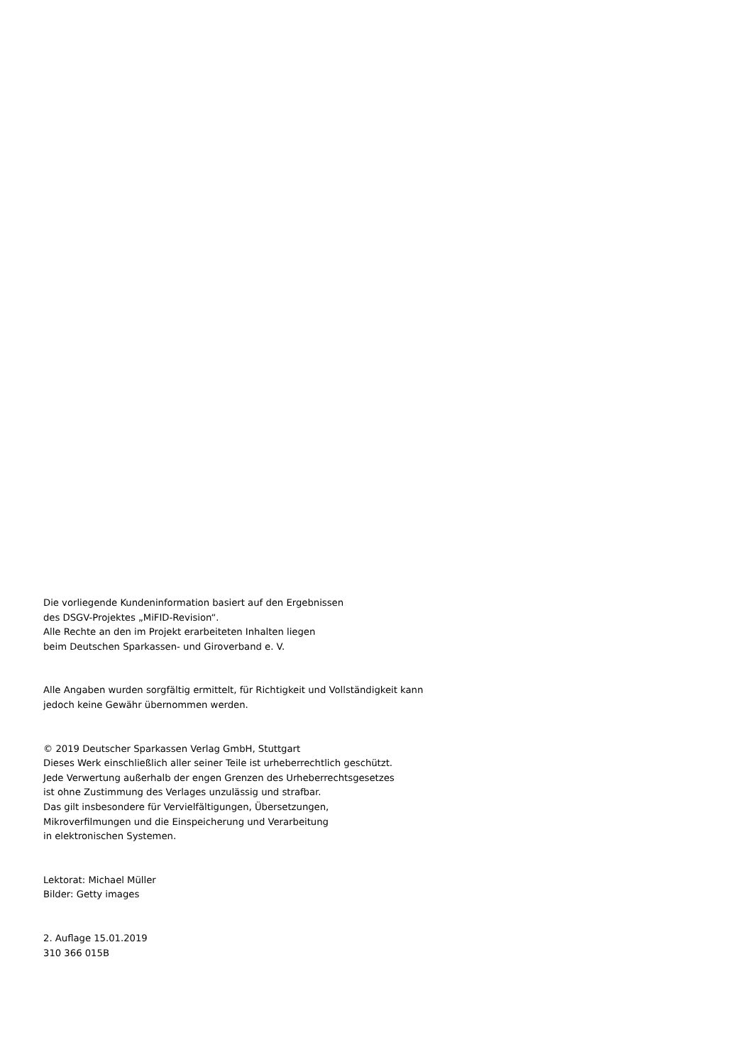Die vorliegende Kundeninformation basiert auf den Ergebnissen
des DSGV-Projektes „MiFID-Revision“.
Alle Rechte an den im Projekt erarbeiteten Inhalten liegen
beim Deutschen Sparkassen- und Giroverband e. V.
Alle Angaben wurden sorgfältig ermittelt, für Richtigkeit und Vollständigkeit kann
jedoch keine Gewähr übernommen werden.
© 2019 Deutscher Sparkassen Verlag GmbH, Stuttgart
Dieses Werk einschließlich aller seiner Teile ist urheberrechtlich geschützt.
Jede Verwertung außerhalb der engen Grenzen des Urheberrechtsgesetzes
ist ohne Zustimmung des Verlages unzulässig und strafbar.
Das gilt insbesondere für Vervielfältigungen, Übersetzungen,
Mikroverfilmungen und die Einspeicherung und Verarbeitung
in elektronischen Systemen.
Lektorat: Michael Müller
Bilder: Getty images
2. Auflage 15.01.2019
310 366 015B